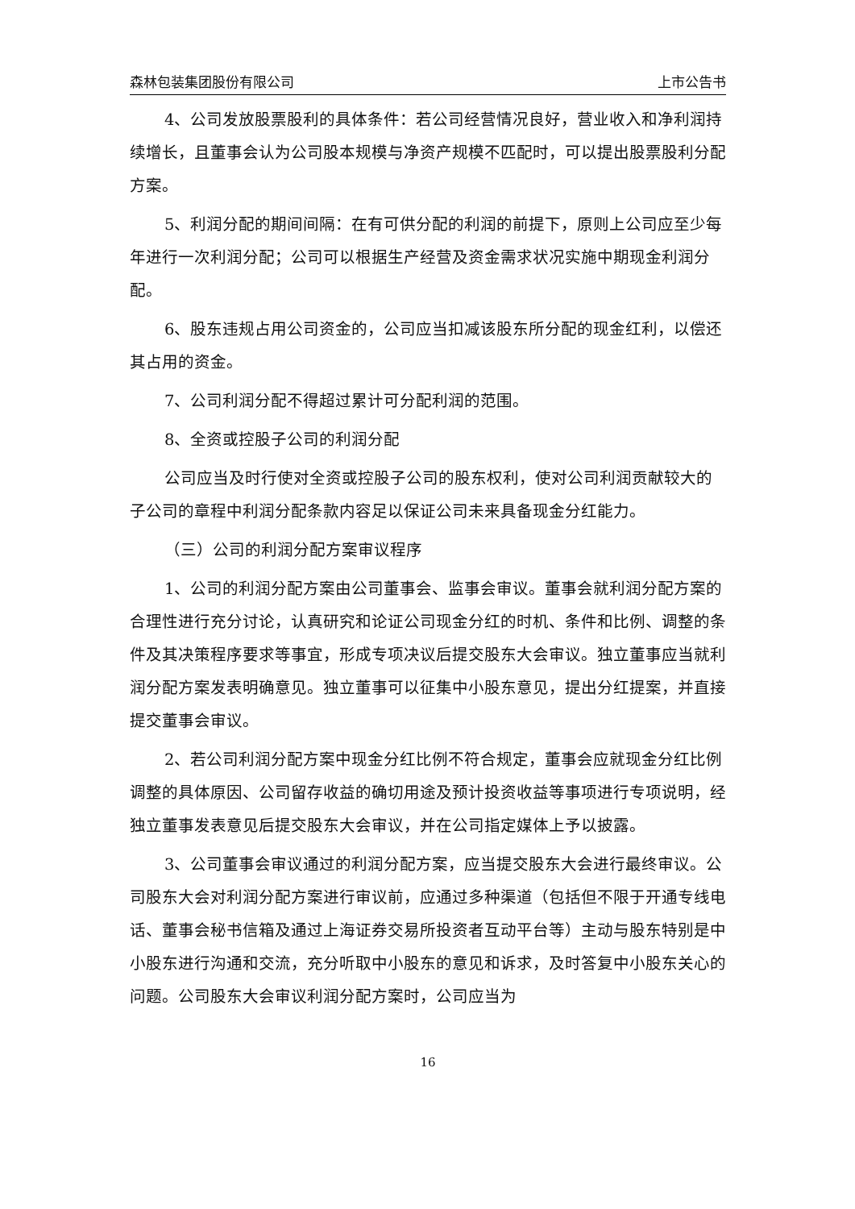森林包装集团股份有限公司 上市公告书
4、公司发放股票股利的具体条件：若公司经营情况良好，营业收入和净利润持续增长，且董事会认为公司股本规模与净资产规模不匹配时，可以提出股票股利分配方案。
5、利润分配的期间间隔：在有可供分配的利润的前提下，原则上公司应至少每年进行一次利润分配；公司可以根据生产经营及资金需求状况实施中期现金利润分配。
6、股东违规占用公司资金的，公司应当扣减该股东所分配的现金红利，以偿还其占用的资金。
7、公司利润分配不得超过累计可分配利润的范围。
8、全资或控股子公司的利润分配
公司应当及时行使对全资或控股子公司的股东权利，使对公司利润贡献较大的子公司的章程中利润分配条款内容足以保证公司未来具备现金分红能力。
（三）公司的利润分配方案审议程序
1、公司的利润分配方案由公司董事会、监事会审议。董事会就利润分配方案的合理性进行充分讨论，认真研究和论证公司现金分红的时机、条件和比例、调整的条件及其决策程序要求等事宜，形成专项决议后提交股东大会审议。独立董事应当就利润分配方案发表明确意见。独立董事可以征集中小股东意见，提出分红提案，并直接提交董事会审议。
2、若公司利润分配方案中现金分红比例不符合规定，董事会应就现金分红比例调整的具体原因、公司留存收益的确切用途及预计投资收益等事项进行专项说明，经独立董事发表意见后提交股东大会审议，并在公司指定媒体上予以披露。
3、公司董事会审议通过的利润分配方案，应当提交股东大会进行最终审议。公司股东大会对利润分配方案进行审议前，应通过多种渠道（包括但不限于开通专线电话、董事会秘书信箱及通过上海证券交易所投资者互动平台等）主动与股东特别是中小股东进行沟通和交流，充分听取中小股东的意见和诉求，及时答复中小股东关心的问题。公司股东大会审议利润分配方案时，公司应当为
16